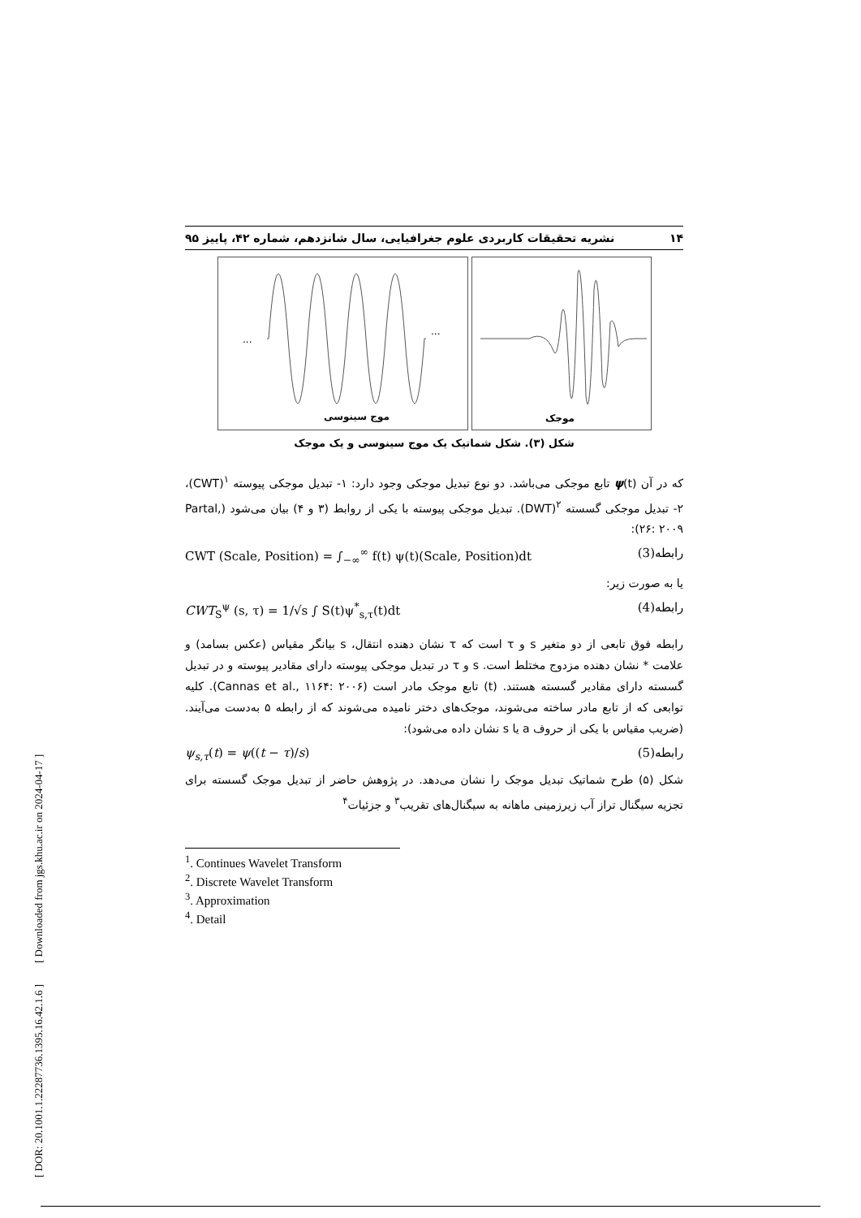۱۴ نشریه تحقیقات کاربردی علوم جغرافیایی، سال شانزدهم، شماره ۴۲، پاییز ۹۵
...
...
موج سینوسی
موجک
شکل (۳). شکل شماتیک یک موج سینوسی و یک موجک
که در آن ψ(t) تابع موجکی می‌باشد. دو نوع تبدیل موجکی وجود دارد: ۱- تبدیل موجکی پیوسته <sup>۱</sup>(CWT)، ۲- تبدیل موجکی گسسته <sup>۲</sup>(DWT). تبدیل موجکی پیوسته با یکی از روابط (۳ و ۴) بیان می‌شود (Partal, ۲۶: ۲۰۰۹):
CWT (Scale, Position) = ∫<sub>−∞</sub><sup>∞</sup> f(t) ψ(t)(Scale, Position)dt رابطه(3)
یا به صورت زیر:
CWT<sub>S</sub><sup>ψ</sup> (s, τ) = 1/√s ∫ S(t)ψ<sup>*</sup><sub>s,τ</sub>(t)dt رابطه(4)
رابطه فوق تابعی از دو متغیر s و τ است که τ نشان دهنده انتقال، s بیانگر مقیاس (عکس بسامد) و علامت * نشان دهنده مزدوج مختلط است. s و τ در تبدیل موجکی پیوسته دارای مقادیر پیوسته و در تبدیل گسسته دارای مقادیر گسسته هستند. (t) تابع موجک مادر است (Cannas et al., ۱۱۶۴: ۲۰۰۶). کلیه توابعی که از تابع مادر ساخته می‌شوند، موجک‌های دختر نامیده می‌شوند که از رابطه ۵ به‌دست می‌آیند. (ضریب مقیاس با یکی از حروف a یا s نشان داده می‌شود):
ψ<sub>s,τ</sub>(t) = ψ((t − τ)/s) رابطه(5)
شکل (۵) طرح شماتیک تبدیل موجک را نشان می‌دهد. در پژوهش حاضر از تبدیل موجک گسسته برای تجزیه سیگنال تراز آب زیرزمینی ماهانه به سیگنال‌های تقریب<sup>۳</sup> و جزئیات<sup>۴</sup>
<sup>1</sup>. Continues Wavelet Transform
<sup>2</sup>. Discrete Wavelet Transform
<sup>3</sup>. Approximation
<sup>4</sup>. Detail
[ DOR: 20.1001.1.22287736.1395.16.42.1.6 ] [ Downloaded from jgs.khu.ac.ir on 2024-04-17 ]